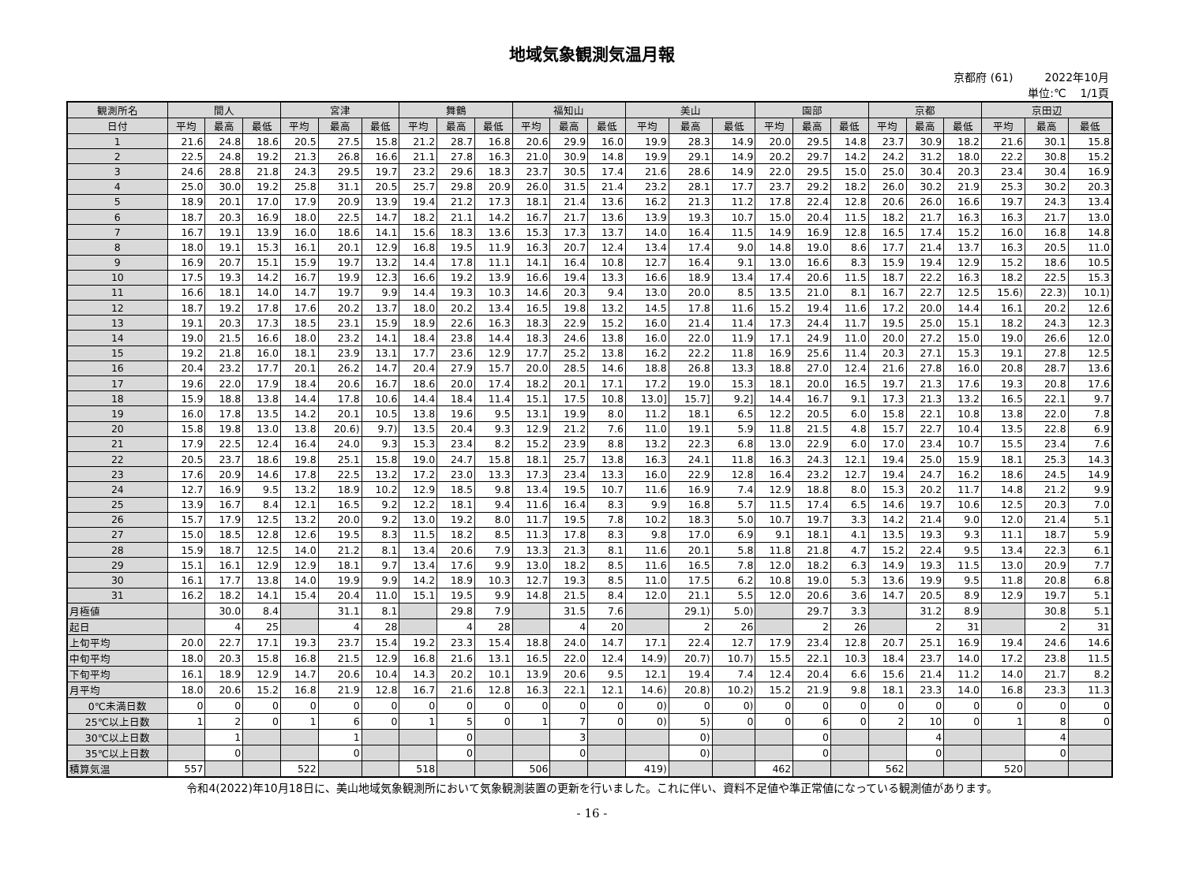地域気象観測気温月報
京都府 (61) 2022年10月
単位:℃ 1/1頁
| 観測所名 | 間人 | | | 宮津 | | | 舞鶴 | | | 福知山 | | | 美山 | | | 園部 | | | 京都 | | | 京田辺 | | |
| --- | --- | --- | --- | --- | --- | --- | --- | --- | --- | --- | --- | --- | --- | --- | --- | --- | --- | --- | --- | --- | --- | --- | --- | --- |
| 日付 | 平均 | 最高 | 最低 | 平均 | 最高 | 最低 | 平均 | 最高 | 最低 | 平均 | 最高 | 最低 | 平均 | 最高 | 最低 | 平均 | 最高 | 最低 | 平均 | 最高 | 最低 | 平均 | 最高 | 最低 |
| 1 | 21.6 | 24.8 | 18.6 | 20.5 | 27.5 | 15.8 | 21.2 | 28.7 | 16.8 | 20.6 | 29.9 | 16.0 | 19.9 | 28.3 | 14.9 | 20.0 | 29.5 | 14.8 | 23.7 | 30.9 | 18.2 | 21.6 | 30.1 | 15.8 |
| 2 | 22.5 | 24.8 | 19.2 | 21.3 | 26.8 | 16.6 | 21.1 | 27.8 | 16.3 | 21.0 | 30.9 | 14.8 | 19.9 | 29.1 | 14.9 | 20.2 | 29.7 | 14.2 | 24.2 | 31.2 | 18.0 | 22.2 | 30.8 | 15.2 |
| 3 | 24.6 | 28.8 | 21.8 | 24.3 | 29.5 | 19.7 | 23.2 | 29.6 | 18.3 | 23.7 | 30.5 | 17.4 | 21.6 | 28.6 | 14.9 | 22.0 | 29.5 | 15.0 | 25.0 | 30.4 | 20.3 | 23.4 | 30.4 | 16.9 |
| 4 | 25.0 | 30.0 | 19.2 | 25.8 | 31.1 | 20.5 | 25.7 | 29.8 | 20.9 | 26.0 | 31.5 | 21.4 | 23.2 | 28.1 | 17.7 | 23.7 | 29.2 | 18.2 | 26.0 | 30.2 | 21.9 | 25.3 | 30.2 | 20.3 |
| 5 | 18.9 | 20.1 | 17.0 | 17.9 | 20.9 | 13.9 | 19.4 | 21.2 | 17.3 | 18.1 | 21.4 | 13.6 | 16.2 | 21.3 | 11.2 | 17.8 | 22.4 | 12.8 | 20.6 | 26.0 | 16.6 | 19.7 | 24.3 | 13.4 |
| 6 | 18.7 | 20.3 | 16.9 | 18.0 | 22.5 | 14.7 | 18.2 | 21.1 | 14.2 | 16.7 | 21.7 | 13.6 | 13.9 | 19.3 | 10.7 | 15.0 | 20.4 | 11.5 | 18.2 | 21.7 | 16.3 | 16.3 | 21.7 | 13.0 |
| 7 | 16.7 | 19.1 | 13.9 | 16.0 | 18.6 | 14.1 | 15.6 | 18.3 | 13.6 | 15.3 | 17.3 | 13.7 | 14.0 | 16.4 | 11.5 | 14.9 | 16.9 | 12.8 | 16.5 | 17.4 | 15.2 | 16.0 | 16.8 | 14.8 |
| 8 | 18.0 | 19.1 | 15.3 | 16.1 | 20.1 | 12.9 | 16.8 | 19.5 | 11.9 | 16.3 | 20.7 | 12.4 | 13.4 | 17.4 | 9.0 | 14.8 | 19.0 | 8.6 | 17.7 | 21.4 | 13.7 | 16.3 | 20.5 | 11.0 |
| 9 | 16.9 | 20.7 | 15.1 | 15.9 | 19.7 | 13.2 | 14.4 | 17.8 | 11.1 | 14.1 | 16.4 | 10.8 | 12.7 | 16.4 | 9.1 | 13.0 | 16.6 | 8.3 | 15.9 | 19.4 | 12.9 | 15.2 | 18.6 | 10.5 |
| 10 | 17.5 | 19.3 | 14.2 | 16.7 | 19.9 | 12.3 | 16.6 | 19.2 | 13.9 | 16.6 | 19.4 | 13.3 | 16.6 | 18.9 | 13.4 | 17.4 | 20.6 | 11.5 | 18.7 | 22.2 | 16.3 | 18.2 | 22.5 | 15.3 |
| 11 | 16.6 | 18.1 | 14.0 | 14.7 | 19.7 | 9.9 | 14.4 | 19.3 | 10.3 | 14.6 | 20.3 | 9.4 | 13.0 | 20.0 | 8.5 | 13.5 | 21.0 | 8.1 | 16.7 | 22.7 | 12.5 | 15.6) | 22.3) | 10.1) |
| 12 | 18.7 | 19.2 | 17.8 | 17.6 | 20.2 | 13.7 | 18.0 | 20.2 | 13.4 | 16.5 | 19.8 | 13.2 | 14.5 | 17.8 | 11.6 | 15.2 | 19.4 | 11.6 | 17.2 | 20.0 | 14.4 | 16.1 | 20.2 | 12.6 |
| 13 | 19.1 | 20.3 | 17.3 | 18.5 | 23.1 | 15.9 | 18.9 | 22.6 | 16.3 | 18.3 | 22.9 | 15.2 | 16.0 | 21.4 | 11.4 | 17.3 | 24.4 | 11.7 | 19.5 | 25.0 | 15.1 | 18.2 | 24.3 | 12.3 |
| 14 | 19.0 | 21.5 | 16.6 | 18.0 | 23.2 | 14.1 | 18.4 | 23.8 | 14.4 | 18.3 | 24.6 | 13.8 | 16.0 | 22.0 | 11.9 | 17.1 | 24.9 | 11.0 | 20.0 | 27.2 | 15.0 | 19.0 | 26.6 | 12.0 |
| 15 | 19.2 | 21.8 | 16.0 | 18.1 | 23.9 | 13.1 | 17.7 | 23.6 | 12.9 | 17.7 | 25.2 | 13.8 | 16.2 | 22.2 | 11.8 | 16.9 | 25.6 | 11.4 | 20.3 | 27.1 | 15.3 | 19.1 | 27.8 | 12.5 |
| 16 | 20.4 | 23.2 | 17.7 | 20.1 | 26.2 | 14.7 | 20.4 | 27.9 | 15.7 | 20.0 | 28.5 | 14.6 | 18.8 | 26.8 | 13.3 | 18.8 | 27.0 | 12.4 | 21.6 | 27.8 | 16.0 | 20.8 | 28.7 | 13.6 |
| 17 | 19.6 | 22.0 | 17.9 | 18.4 | 20.6 | 16.7 | 18.6 | 20.0 | 17.4 | 18.2 | 20.1 | 17.1 | 17.2 | 19.0 | 15.3 | 18.1 | 20.0 | 16.5 | 19.7 | 21.3 | 17.6 | 19.3 | 20.8 | 17.6 |
| 18 | 15.9 | 18.8 | 13.8 | 14.4 | 17.8 | 10.6 | 14.4 | 18.4 | 11.4 | 15.1 | 17.5 | 10.8 | 13.0] | 15.7] | 9.2] | 14.4 | 16.7 | 9.1 | 17.3 | 21.3 | 13.2 | 16.5 | 22.1 | 9.7 |
| 19 | 16.0 | 17.8 | 13.5 | 14.2 | 20.1 | 10.5 | 13.8 | 19.6 | 9.5 | 13.1 | 19.9 | 8.0 | 11.2 | 18.1 | 6.5 | 12.2 | 20.5 | 6.0 | 15.8 | 22.1 | 10.8 | 13.8 | 22.0 | 7.8 |
| 20 | 15.8 | 19.8 | 13.0 | 13.8 | 20.6) | 9.7) | 13.5 | 20.4 | 9.3 | 12.9 | 21.2 | 7.6 | 11.0 | 19.1 | 5.9 | 11.8 | 21.5 | 4.8 | 15.7 | 22.7 | 10.4 | 13.5 | 22.8 | 6.9 |
| 21 | 17.9 | 22.5 | 12.4 | 16.4 | 24.0 | 9.3 | 15.3 | 23.4 | 8.2 | 15.2 | 23.9 | 8.8 | 13.2 | 22.3 | 6.8 | 13.0 | 22.9 | 6.0 | 17.0 | 23.4 | 10.7 | 15.5 | 23.4 | 7.6 |
| 22 | 20.5 | 23.7 | 18.6 | 19.8 | 25.1 | 15.8 | 19.0 | 24.7 | 15.8 | 18.1 | 25.7 | 13.8 | 16.3 | 24.1 | 11.8 | 16.3 | 24.3 | 12.1 | 19.4 | 25.0 | 15.9 | 18.1 | 25.3 | 14.3 |
| 23 | 17.6 | 20.9 | 14.6 | 17.8 | 22.5 | 13.2 | 17.2 | 23.0 | 13.3 | 17.3 | 23.4 | 13.3 | 16.0 | 22.9 | 12.8 | 16.4 | 23.2 | 12.7 | 19.4 | 24.7 | 16.2 | 18.6 | 24.5 | 14.9 |
| 24 | 12.7 | 16.9 | 9.5 | 13.2 | 18.9 | 10.2 | 12.9 | 18.5 | 9.8 | 13.4 | 19.5 | 10.7 | 11.6 | 16.9 | 7.4 | 12.9 | 18.8 | 8.0 | 15.3 | 20.2 | 11.7 | 14.8 | 21.2 | 9.9 |
| 25 | 13.9 | 16.7 | 8.4 | 12.1 | 16.5 | 9.2 | 12.2 | 18.1 | 9.4 | 11.6 | 16.4 | 8.3 | 9.9 | 16.8 | 5.7 | 11.5 | 17.4 | 6.5 | 14.6 | 19.7 | 10.6 | 12.5 | 20.3 | 7.0 |
| 26 | 15.7 | 17.9 | 12.5 | 13.2 | 20.0 | 9.2 | 13.0 | 19.2 | 8.0 | 11.7 | 19.5 | 7.8 | 10.2 | 18.3 | 5.0 | 10.7 | 19.7 | 3.3 | 14.2 | 21.4 | 9.0 | 12.0 | 21.4 | 5.1 |
| 27 | 15.0 | 18.5 | 12.8 | 12.6 | 19.5 | 8.3 | 11.5 | 18.2 | 8.5 | 11.3 | 17.8 | 8.3 | 9.8 | 17.0 | 6.9 | 9.1 | 18.1 | 4.1 | 13.5 | 19.3 | 9.3 | 11.1 | 18.7 | 5.9 |
| 28 | 15.9 | 18.7 | 12.5 | 14.0 | 21.2 | 8.1 | 13.4 | 20.6 | 7.9 | 13.3 | 21.3 | 8.1 | 11.6 | 20.1 | 5.8 | 11.8 | 21.8 | 4.7 | 15.2 | 22.4 | 9.5 | 13.4 | 22.3 | 6.1 |
| 29 | 15.1 | 16.1 | 12.9 | 12.9 | 18.1 | 9.7 | 13.4 | 17.6 | 9.9 | 13.0 | 18.2 | 8.5 | 11.6 | 16.5 | 7.8 | 12.0 | 18.2 | 6.3 | 14.9 | 19.3 | 11.5 | 13.0 | 20.9 | 7.7 |
| 30 | 16.1 | 17.7 | 13.8 | 14.0 | 19.9 | 9.9 | 14.2 | 18.9 | 10.3 | 12.7 | 19.3 | 8.5 | 11.0 | 17.5 | 6.2 | 10.8 | 19.0 | 5.3 | 13.6 | 19.9 | 9.5 | 11.8 | 20.8 | 6.8 |
| 31 | 16.2 | 18.2 | 14.1 | 15.4 | 20.4 | 11.0 | 15.1 | 19.5 | 9.9 | 14.8 | 21.5 | 8.4 | 12.0 | 21.1 | 5.5 | 12.0 | 20.6 | 3.6 | 14.7 | 20.5 | 8.9 | 12.9 | 19.7 | 5.1 |
| 月極値 | | 30.0 | 8.4 | | 31.1 | 8.1 | | 29.8 | 7.9 | | 31.5 | 7.6 | | 29.1) | 5.0) | | 29.7 | 3.3 | | 31.2 | 8.9 | | 30.8 | 5.1 |
| 起日 | | 4 | 25 | | 4 | 28 | | 4 | 28 | | 4 | 20 | | 2 | 26 | | 2 | 26 | | 2 | 31 | | 2 | 31 |
| 上旬平均 | 20.0 | 22.7 | 17.1 | 19.3 | 23.7 | 15.4 | 19.2 | 23.3 | 15.4 | 18.8 | 24.0 | 14.7 | 17.1 | 22.4 | 12.7 | 17.9 | 23.4 | 12.8 | 20.7 | 25.1 | 16.9 | 19.4 | 24.6 | 14.6 |
| 中旬平均 | 18.0 | 20.3 | 15.8 | 16.8 | 21.5 | 12.9 | 16.8 | 21.6 | 13.1 | 16.5 | 22.0 | 12.4 | 14.9) | 20.7) | 10.7) | 15.5 | 22.1 | 10.3 | 18.4 | 23.7 | 14.0 | 17.2 | 23.8 | 11.5 |
| 下旬平均 | 16.1 | 18.9 | 12.9 | 14.7 | 20.6 | 10.4 | 14.3 | 20.2 | 10.1 | 13.9 | 20.6 | 9.5 | 12.1 | 19.4 | 7.4 | 12.4 | 20.4 | 6.6 | 15.6 | 21.4 | 11.2 | 14.0 | 21.7 | 8.2 |
| 月平均 | 18.0 | 20.6 | 15.2 | 16.8 | 21.9 | 12.8 | 16.7 | 21.6 | 12.8 | 16.3 | 22.1 | 12.1 | 14.6) | 20.8) | 10.2) | 15.2 | 21.9 | 9.8 | 18.1 | 23.3 | 14.0 | 16.8 | 23.3 | 11.3 |
| 0℃未満日数 | 0 | 0 | 0 | 0 | 0 | 0 | 0 | 0 | 0 | 0 | 0 | 0 | 0) | 0 | 0) | 0 | 0 | 0 | 0 | 0 | 0 | 0 | 0 | 0 |
| 25℃以上日数 | 1 | 2 | 0 | 1 | 6 | 0 | 1 | 5 | 0 | 1 | 7 | 0 | 0) | 5) | 0 | 0 | 6 | 0 | 2 | 10 | 0 | 1 | 8 | 0 |
| 30℃以上日数 | | 1 | | | 1 | | | 0 | | | 3 | | | 0) | | | 0 | | | 4 | | | 4 | |
| 35℃以上日数 | | 0 | | | 0 | | | 0 | | | 0 | | | 0) | | | 0 | | | 0 | | | 0 | |
| 積算気温 | 557 | | | 522 | | | 518 | | | 506 | | | 419) | | | 462 | | | 562 | | | 520 | | |
令和4(2022)年10月18日に、美山地域気象観測所において気象観測装置の更新を行いました。これに伴い、資料不足値や準正常値になっている観測値があります。
- 16 -